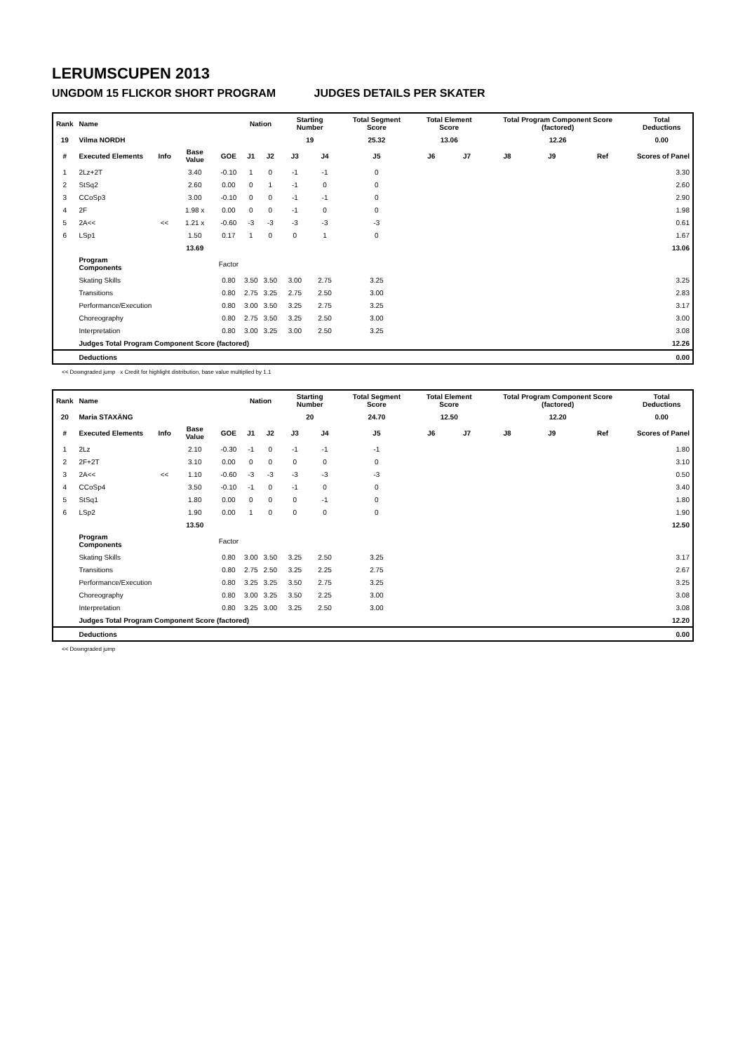LERUMSCUPEN 2013
UNGDOM 15 FLICKOR SHORT PROGRAM JUDGES DETAILS PER SKATER
| Rank | Name | | | | Nation | | Starting Number | | Total Segment Score | Total Element Score | | Total Program Component Score (factored) | | | Total Deductions |
| --- | --- | --- | --- | --- | --- | --- | --- | --- | --- | --- | --- | --- | --- | --- | --- |
| 19 | Vilma NORDH | | | | | | 19 | | 25.32 | 13.06 | | 12.26 | | | 0.00 |
| # | Executed Elements | Info | Base Value | GOE | J1 | J2 | J3 | J4 | J5 | J6 | J7 | J8 | J9 | Ref | Scores of Panel |
| 1 | 2Lz+2T | | 3.40 | -0.10 | 1 | 0 | -1 | -1 | 0 | | | | | | 3.30 |
| 2 | StSq2 | | 2.60 | 0.00 | 0 | 1 | -1 | 0 | 0 | | | | | | 2.60 |
| 3 | CCoSp3 | | 3.00 | -0.10 | 0 | 0 | -1 | -1 | 0 | | | | | | 2.90 |
| 4 | 2F | | 1.98 x | 0.00 | 0 | 0 | -1 | 0 | 0 | | | | | | 1.98 |
| 5 | 2A<< | << | 1.21 x | -0.60 | -3 | -3 | -3 | -3 | -3 | | | | | | 0.61 |
| 6 | LSp1 | | 1.50 | 0.17 | 1 | 0 | 0 | 1 | 0 | | | | | | 1.67 |
| | | | 13.69 | | | | | | | | | | | | 13.06 |
| | Program Components | | | Factor | | | | | | | | | | | |
| | Skating Skills | | | 0.80 | 3.50 | 3.50 | 3.00 | 2.75 | 3.25 | | | | | | 3.25 |
| | Transitions | | | 0.80 | 2.75 | 3.25 | 2.75 | 2.50 | 3.00 | | | | | | 2.83 |
| | Performance/Execution | | | 0.80 | 3.00 | 3.50 | 3.25 | 2.75 | 3.25 | | | | | | 3.17 |
| | Choreography | | | 0.80 | 2.75 | 3.50 | 3.25 | 2.50 | 3.00 | | | | | | 3.00 |
| | Interpretation | | | 0.80 | 3.00 | 3.25 | 3.00 | 2.50 | 3.25 | | | | | | 3.08 |
| | Judges Total Program Component Score (factored) | | | | | | | | | | | | | | 12.26 |
| | Deductions | | | | | | | | | | | | | | 0.00 |
<< Downgraded jump x Credit for highlight distribution, base value multiplied by 1.1
| Rank | Name | | | | Nation | | Starting Number | | Total Segment Score | Total Element Score | | Total Program Component Score (factored) | | | Total Deductions |
| --- | --- | --- | --- | --- | --- | --- | --- | --- | --- | --- | --- | --- | --- | --- | --- |
| 20 | Maria STAXÄNG | | | | | | 20 | | 24.70 | 12.50 | | 12.20 | | | 0.00 |
| # | Executed Elements | Info | Base Value | GOE | J1 | J2 | J3 | J4 | J5 | J6 | J7 | J8 | J9 | Ref | Scores of Panel |
| 1 | 2Lz | | 2.10 | -0.30 | -1 | 0 | -1 | -1 | -1 | | | | | | 1.80 |
| 2 | 2F+2T | | 3.10 | 0.00 | 0 | 0 | 0 | 0 | 0 | | | | | | 3.10 |
| 3 | 2A<< | << | 1.10 | -0.60 | -3 | -3 | -3 | -3 | -3 | | | | | | 0.50 |
| 4 | CCoSp4 | | 3.50 | -0.10 | -1 | 0 | -1 | 0 | 0 | | | | | | 3.40 |
| 5 | StSq1 | | 1.80 | 0.00 | 0 | 0 | 0 | -1 | 0 | | | | | | 1.80 |
| 6 | LSp2 | | 1.90 | 0.00 | 1 | 0 | 0 | 0 | 0 | | | | | | 1.90 |
| | | | 13.50 | | | | | | | | | | | | 12.50 |
| | Program Components | | | Factor | | | | | | | | | | | |
| | Skating Skills | | | 0.80 | 3.00 | 3.50 | 3.25 | 2.50 | 3.25 | | | | | | 3.17 |
| | Transitions | | | 0.80 | 2.75 | 2.50 | 3.25 | 2.25 | 2.75 | | | | | | 2.67 |
| | Performance/Execution | | | 0.80 | 3.25 | 3.25 | 3.50 | 2.75 | 3.25 | | | | | | 3.25 |
| | Choreography | | | 0.80 | 3.00 | 3.25 | 3.50 | 2.25 | 3.00 | | | | | | 3.08 |
| | Interpretation | | | 0.80 | 3.25 | 3.00 | 3.25 | 2.50 | 3.00 | | | | | | 3.08 |
| | Judges Total Program Component Score (factored) | | | | | | | | | | | | | | 12.20 |
| | Deductions | | | | | | | | | | | | | | 0.00 |
<< Downgraded jump